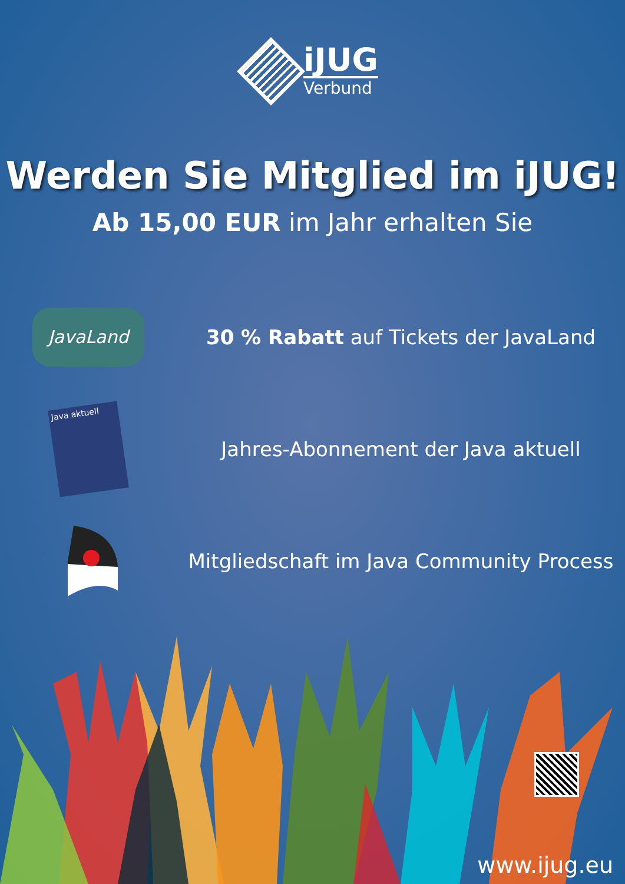iJUG
Verbund
Werden Sie Mitglied im iJUG!
Ab 15,00 EUR im Jahr erhalten Sie
JavaLand
30 % Rabatt auf Tickets der JavaLand
Java aktuell
Jahres-Abonnement der Java aktuell
Mitgliedschaft im Java Community Process
www.ijug.eu